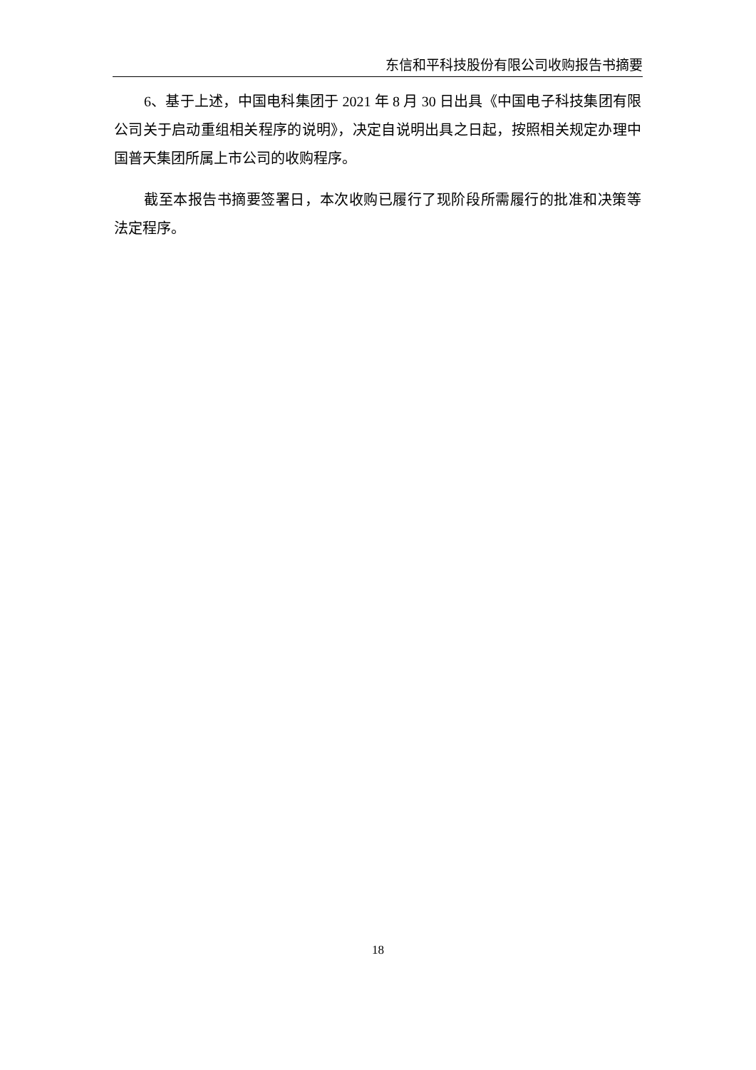东信和平科技股份有限公司收购报告书摘要
6、基于上述，中国电科集团于 2021 年 8 月 30 日出具《中国电子科技集团有限公司关于启动重组相关程序的说明》，决定自说明出具之日起，按照相关规定办理中国普天集团所属上市公司的收购程序。
截至本报告书摘要签署日，本次收购已履行了现阶段所需履行的批准和决策等法定程序。
18